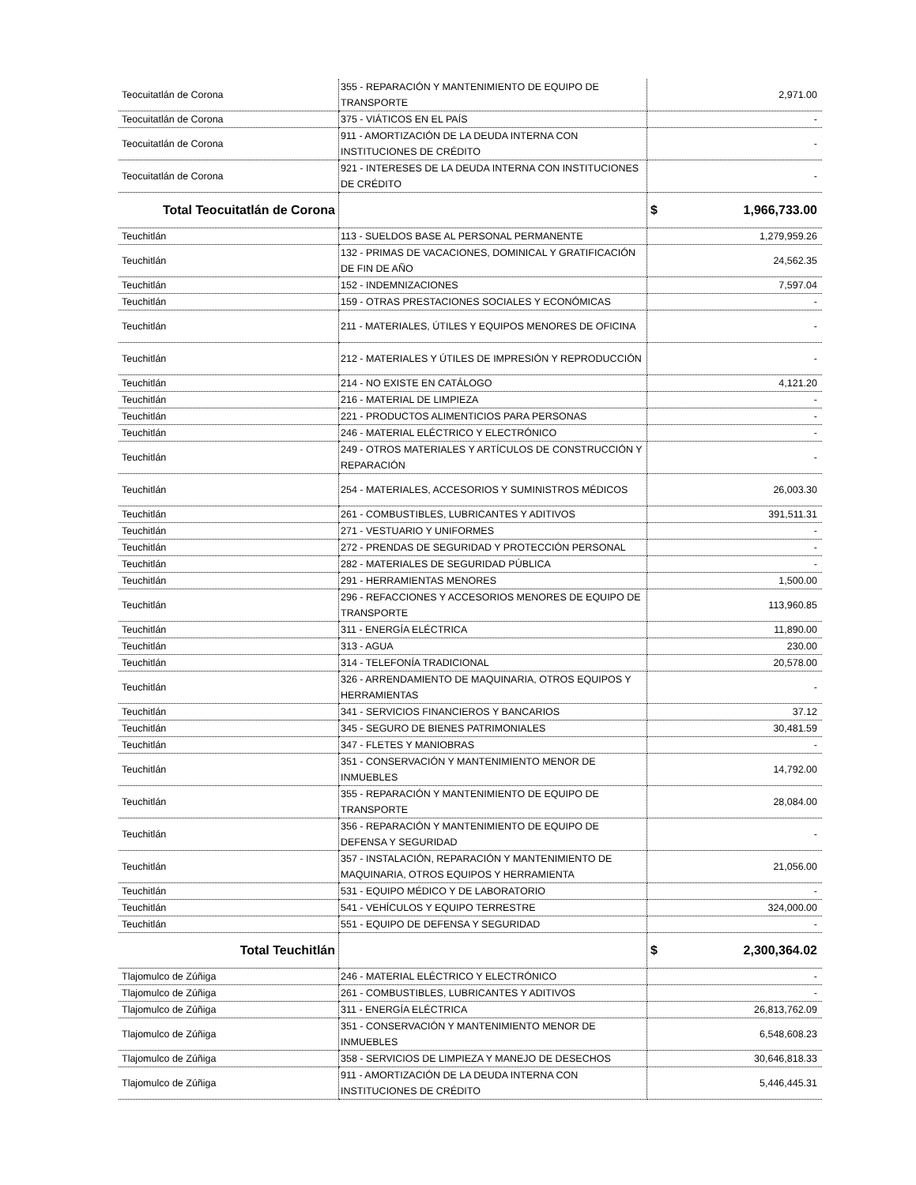| Teocuitatlán de Corona | 355 - REPARACIÓN Y MANTENIMIENTO DE EQUIPO DE TRANSPORTE | 2,971.00 |
| Teocuitatlán de Corona | 375 - VIÁTICOS EN EL PAÍS | - |
| Teocuitatlán de Corona | 911 - AMORTIZACIÓN DE LA DEUDA INTERNA CON INSTITUCIONES DE CRÉDITO | - |
| Teocuitatlán de Corona | 921 - INTERESES DE LA DEUDA INTERNA CON INSTITUCIONES DE CRÉDITO | - |
| Total Teocuitatlán de Corona | | $ 1,966,733.00 |
| Teuchitlán | 113 - SUELDOS BASE AL PERSONAL PERMANENTE | 1,279,959.26 |
| Teuchitlán | 132 - PRIMAS DE VACACIONES, DOMINICAL Y GRATIFICACIÓN DE FIN DE AÑO | 24,562.35 |
| Teuchitlán | 152 - INDEMNIZACIONES | 7,597.04 |
| Teuchitlán | 159 - OTRAS PRESTACIONES SOCIALES Y ECONÓMICAS | - |
| Teuchitlán | 211 - MATERIALES, ÚTILES Y EQUIPOS MENORES DE OFICINA | - |
| Teuchitlán | 212 - MATERIALES Y ÚTILES DE IMPRESIÓN Y REPRODUCCIÓN | - |
| Teuchitlán | 214 - NO EXISTE EN CATÁLOGO | 4,121.20 |
| Teuchitlán | 216 - MATERIAL DE LIMPIEZA | - |
| Teuchitlán | 221 - PRODUCTOS ALIMENTICIOS PARA PERSONAS | - |
| Teuchitlán | 246 - MATERIAL ELÉCTRICO Y ELECTRÓNICO | - |
| Teuchitlán | 249 - OTROS MATERIALES Y ARTÍCULOS DE CONSTRUCCIÓN Y REPARACIÓN | - |
| Teuchitlán | 254 - MATERIALES, ACCESORIOS Y SUMINISTROS MÉDICOS | 26,003.30 |
| Teuchitlán | 261 - COMBUSTIBLES, LUBRICANTES Y ADITIVOS | 391,511.31 |
| Teuchitlán | 271 - VESTUARIO Y UNIFORMES | - |
| Teuchitlán | 272 - PRENDAS DE SEGURIDAD Y PROTECCIÓN PERSONAL | - |
| Teuchitlán | 282 - MATERIALES DE SEGURIDAD PÚBLICA | - |
| Teuchitlán | 291 - HERRAMIENTAS MENORES | 1,500.00 |
| Teuchitlán | 296 - REFACCIONES Y ACCESORIOS MENORES DE EQUIPO DE TRANSPORTE | 113,960.85 |
| Teuchitlán | 311 - ENERGÍA ELÉCTRICA | 11,890.00 |
| Teuchitlán | 313 - AGUA | 230.00 |
| Teuchitlán | 314 - TELEFONÍA TRADICIONAL | 20,578.00 |
| Teuchitlán | 326 - ARRENDAMIENTO DE MAQUINARIA, OTROS EQUIPOS Y HERRAMIENTAS | - |
| Teuchitlán | 341 - SERVICIOS FINANCIEROS Y BANCARIOS | 37.12 |
| Teuchitlán | 345 - SEGURO DE BIENES PATRIMONIALES | 30,481.59 |
| Teuchitlán | 347 - FLETES Y MANIOBRAS | - |
| Teuchitlán | 351 - CONSERVACIÓN Y MANTENIMIENTO MENOR DE INMUEBLES | 14,792.00 |
| Teuchitlán | 355 - REPARACIÓN Y MANTENIMIENTO DE EQUIPO DE TRANSPORTE | 28,084.00 |
| Teuchitlán | 356 - REPARACIÓN Y MANTENIMIENTO DE EQUIPO DE DEFENSA Y SEGURIDAD | - |
| Teuchitlán | 357 - INSTALACIÓN, REPARACIÓN Y MANTENIMIENTO DE MAQUINARIA, OTROS EQUIPOS Y HERRAMIENTA | 21,056.00 |
| Teuchitlán | 531 - EQUIPO MÉDICO Y DE LABORATORIO | - |
| Teuchitlán | 541 - VEHÍCULOS Y EQUIPO TERRESTRE | 324,000.00 |
| Teuchitlán | 551 - EQUIPO DE DEFENSA Y SEGURIDAD | - |
| Total Teuchitlán | | $ 2,300,364.02 |
| Tlajomulco de Zúñiga | 246 - MATERIAL ELÉCTRICO Y ELECTRÓNICO | - |
| Tlajomulco de Zúñiga | 261 - COMBUSTIBLES, LUBRICANTES Y ADITIVOS | - |
| Tlajomulco de Zúñiga | 311 - ENERGÍA ELÉCTRICA | 26,813,762.09 |
| Tlajomulco de Zúñiga | 351 - CONSERVACIÓN Y MANTENIMIENTO MENOR DE INMUEBLES | 6,548,608.23 |
| Tlajomulco de Zúñiga | 358 - SERVICIOS DE LIMPIEZA Y MANEJO DE DESECHOS | 30,646,818.33 |
| Tlajomulco de Zúñiga | 911 - AMORTIZACIÓN DE LA DEUDA INTERNA CON INSTITUCIONES DE CRÉDITO | 5,446,445.31 |